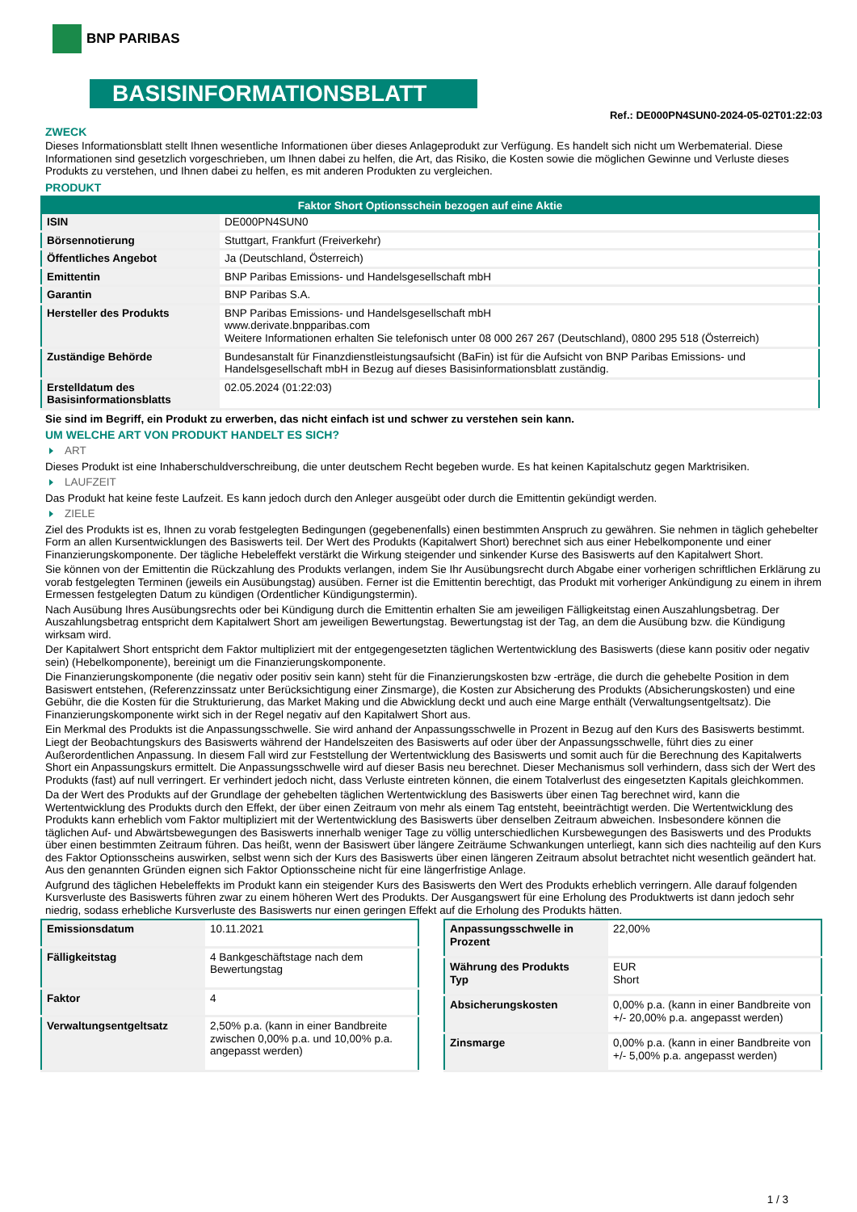BNP PARIBAS
BASISINFORMATIONSBLATT
Ref.: DE000PN4SUN0-2024-05-02T01:22:03
ZWECK
Dieses Informationsblatt stellt Ihnen wesentliche Informationen über dieses Anlageprodukt zur Verfügung. Es handelt sich nicht um Werbematerial. Diese Informationen sind gesetzlich vorgeschrieben, um Ihnen dabei zu helfen, die Art, das Risiko, die Kosten sowie die möglichen Gewinne und Verluste dieses Produkts zu verstehen, und Ihnen dabei zu helfen, es mit anderen Produkten zu vergleichen.
PRODUKT
| Faktor Short Optionsschein bezogen auf eine Aktie | |
| --- | --- |
| ISIN | DE000PN4SUN0 |
| Börsennotierung | Stuttgart, Frankfurt (Freiverkehr) |
| Öffentliches Angebot | Ja (Deutschland, Österreich) |
| Emittentin | BNP Paribas Emissions- und Handelsgesellschaft mbH |
| Garantin | BNP Paribas S.A. |
| Hersteller des Produkts | BNP Paribas Emissions- und Handelsgesellschaft mbH www.derivate.bnpparibas.com Weitere Informationen erhalten Sie telefonisch unter 08 000 267 267 (Deutschland), 0800 295 518 (Österreich) |
| Zuständige Behörde | Bundesanstalt für Finanzdienstleistungsaufsicht (BaFin) ist für die Aufsicht von BNP Paribas Emissions- und Handelsgesellschaft mbH in Bezug auf dieses Basisinformationsblatt zuständig. |
| Erstelldatum des Basisinformationsblatts | 02.05.2024 (01:22:03) |
Sie sind im Begriff, ein Produkt zu erwerben, das nicht einfach ist und schwer zu verstehen sein kann.
UM WELCHE ART VON PRODUKT HANDELT ES SICH?
ART
Dieses Produkt ist eine Inhaberschuldverschreibung, die unter deutschem Recht begeben wurde. Es hat keinen Kapitalschutz gegen Marktrisiken.
LAUFZEIT
Das Produkt hat keine feste Laufzeit. Es kann jedoch durch den Anleger ausgeübt oder durch die Emittentin gekündigt werden.
ZIELE
Ziel des Produkts ist es, Ihnen zu vorab festgelegten Bedingungen (gegebenenfalls) einen bestimmten Anspruch zu gewähren. Sie nehmen in täglich gehebelter Form an allen Kursentwicklungen des Basiswerts teil. Der Wert des Produkts (Kapitalwert Short) berechnet sich aus einer Hebelkomponente und einer Finanzierungskomponente. Der tägliche Hebeleffekt verstärkt die Wirkung steigender und sinkender Kurse des Basiswerts auf den Kapitalwert Short.
Sie können von der Emittentin die Rückzahlung des Produkts verlangen, indem Sie Ihr Ausübungsrecht durch Abgabe einer vorherigen schriftlichen Erklärung zu vorab festgelegten Terminen (jeweils ein Ausübungstag) ausüben. Ferner ist die Emittentin berechtigt, das Produkt mit vorheriger Ankündigung zu einem in ihrem Ermessen festgelegten Datum zu kündigen (Ordentlicher Kündigungstermin).
Nach Ausübung Ihres Ausübungsrechts oder bei Kündigung durch die Emittentin erhalten Sie am jeweiligen Fälligkeitstag einen Auszahlungsbetrag. Der Auszahlungsbetrag entspricht dem Kapitalwert Short am jeweiligen Bewertungstag. Bewertungstag ist der Tag, an dem die Ausübung bzw. die Kündigung wirksam wird.
Der Kapitalwert Short entspricht dem Faktor multipliziert mit der entgegengesetzten täglichen Wertentwicklung des Basiswerts (diese kann positiv oder negativ sein) (Hebelkomponente), bereinigt um die Finanzierungskomponente.
Die Finanzierungskomponente (die negativ oder positiv sein kann) steht für die Finanzierungskosten bzw -erträge, die durch die gehebelte Position in dem Basiswert entstehen, (Referenzzinssatz unter Berücksichtigung einer Zinsmarge), die Kosten zur Absicherung des Produkts (Absicherungskosten) und eine Gebühr, die die Kosten für die Strukturierung, das Market Making und die Abwicklung deckt und auch eine Marge enthält (Verwaltungsentgeltsatz). Die Finanzierungskomponente wirkt sich in der Regel negativ auf den Kapitalwert Short aus.
Ein Merkmal des Produkts ist die Anpassungsschwelle. Sie wird anhand der Anpassungsschwelle in Prozent in Bezug auf den Kurs des Basiswerts bestimmt. Liegt der Beobachtungskurs des Basiswerts während der Handelszeiten des Basiswerts auf oder über der Anpassungsschwelle, führt dies zu einer Außerordentlichen Anpassung. In diesem Fall wird zur Feststellung der Wertentwicklung des Basiswerts und somit auch für die Berechnung des Kapitalwerts Short ein Anpassungskurs ermittelt. Die Anpassungsschwelle wird auf dieser Basis neu berechnet. Dieser Mechanismus soll verhindern, dass sich der Wert des Produkts (fast) auf null verringert. Er verhindert jedoch nicht, dass Verluste eintreten können, die einem Totalverlust des eingesetzten Kapitals gleichkommen.
Da der Wert des Produkts auf der Grundlage der gehebelten täglichen Wertentwicklung des Basiswerts über einen Tag berechnet wird, kann die Wertentwicklung des Produkts durch den Effekt, der über einen Zeitraum von mehr als einem Tag entsteht, beeinträchtigt werden. Die Wertentwicklung des Produkts kann erheblich vom Faktor multipliziert mit der Wertentwicklung des Basiswerts über denselben Zeitraum abweichen. Insbesondere können die täglichen Auf- und Abwärtsbewegungen des Basiswerts innerhalb weniger Tage zu völlig unterschiedlichen Kursbewegungen des Basiswerts und des Produkts über einen bestimmten Zeitraum führen. Das heißt, wenn der Basiswert über längere Zeiträume Schwankungen unterliegt, kann sich dies nachteilig auf den Kurs des Faktor Optionsscheins auswirken, selbst wenn sich der Kurs des Basiswerts über einen längeren Zeitraum absolut betrachtet nicht wesentlich geändert hat. Aus den genannten Gründen eignen sich Faktor Optionsscheine nicht für eine längerfristige Anlage.
Aufgrund des täglichen Hebeleffekts im Produkt kann ein steigender Kurs des Basiswerts den Wert des Produkts erheblich verringern. Alle darauf folgenden Kursverluste des Basiswerts führen zwar zu einem höheren Wert des Produkts. Der Ausgangswert für eine Erholung des Produktwerts ist dann jedoch sehr niedrig, sodass erhebliche Kursverluste des Basiswerts nur einen geringen Effekt auf die Erholung des Produkts hätten.
| Emissionsdatum | 10.11.2021 |
| Fälligkeitstag | 4 Bankgeschäftstage nach dem Bewertungstag |
| Faktor | 4 |
| Verwaltungsentgeltsatz | 2,50% p.a. (kann in einer Bandbreite zwischen 0,00% p.a. und 10,00% p.a. angepasst werden) |
| Anpassungsschwelle in Prozent | 22,00% |
| Währung des Produkts Typ | EUR Short |
| Absicherungskosten | 0,00% p.a. (kann in einer Bandbreite von +/- 20,00% p.a. angepasst werden) |
| Zinsmarge | 0,00% p.a. (kann in einer Bandbreite von +/- 5,00% p.a. angepasst werden) |
1 / 3